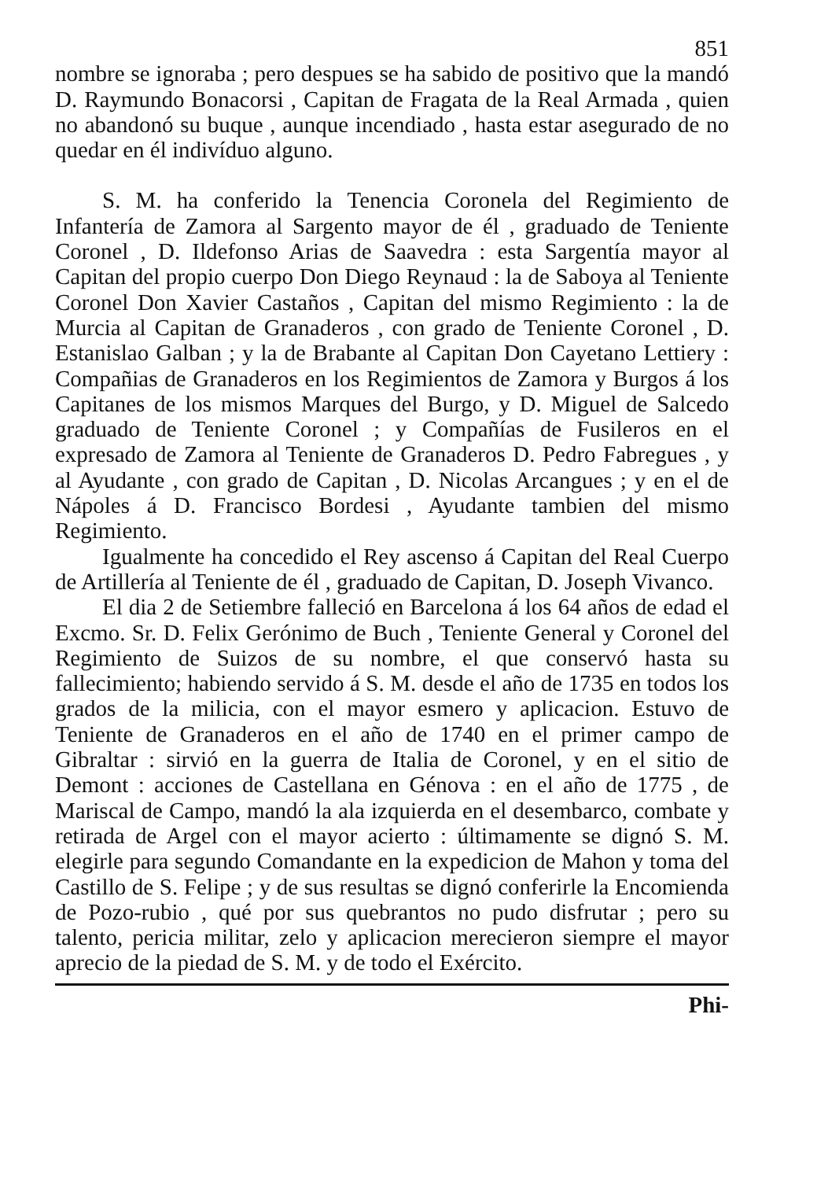851
nombre se ignoraba ; pero despues se ha sabido de positivo que la mandó D. Raymundo Bonacorsi , Capitan de Fragata de la Real Armada , quien no abandonó su buque , aunque incendiado , hasta estar asegurado de no quedar en él indivíduo alguno.
S. M. ha conferido la Tenencia Coronela del Regimiento de Infantería de Zamora al Sargento mayor de él , graduado de Teniente Coronel , D. Ildefonso Arias de Saavedra : esta Sargentía mayor al Capitan del propio cuerpo Don Diego Reynaud : la de Saboya al Teniente Coronel Don Xavier Castaños , Capitan del mismo Regimiento : la de Murcia al Capitan de Granaderos , con grado de Teniente Coronel , D. Estanislao Galban ; y la de Brabante al Capitan Don Cayetano Lettiery : Compañias de Granaderos en los Regimientos de Zamora y Burgos á los Capitanes de los mismos Marques del Burgo, y D. Miguel de Salcedo graduado de Teniente Coronel ; y Compañías de Fusileros en el expresado de Zamora al Teniente de Granaderos D. Pedro Fabregues , y al Ayudante , con grado de Capitan , D. Nicolas Arcangues ; y en el de Nápoles á D. Francisco Bordesi , Ayudante tambien del mismo Regimiento.
Igualmente ha concedido el Rey ascenso á Capitan del Real Cuerpo de Artillería al Teniente de él , graduado de Capitan, D. Joseph Vivanco.
El dia 2 de Setiembre falleció en Barcelona á los 64 años de edad el Excmo. Sr. D. Felix Gerónimo de Buch , Teniente General y Coronel del Regimiento de Suizos de su nombre, el que conservó hasta su fallecimiento; habiendo servido á S. M. desde el año de 1735 en todos los grados de la milicia, con el mayor esmero y aplicacion. Estuvo de Teniente de Granaderos en el año de 1740 en el primer campo de Gibraltar : sirvió en la guerra de Italia de Coronel, y en el sitio de Demont : acciones de Castellana en Génova : en el año de 1775 , de Mariscal de Campo, mandó la ala izquierda en el desembarco, combate y retirada de Argel con el mayor acierto : últimamente se dignó S. M. elegirle para segundo Comandante en la expedicion de Mahon y toma del Castillo de S. Felipe ; y de sus resultas se dignó conferirle la Encomienda de Pozo-rubio , qué por sus quebrantos no pudo disfrutar ; pero su talento, pericia militar, zelo y aplicacion merecieron siempre el mayor aprecio de la piedad de S. M. y de todo el Exército.
Phi-